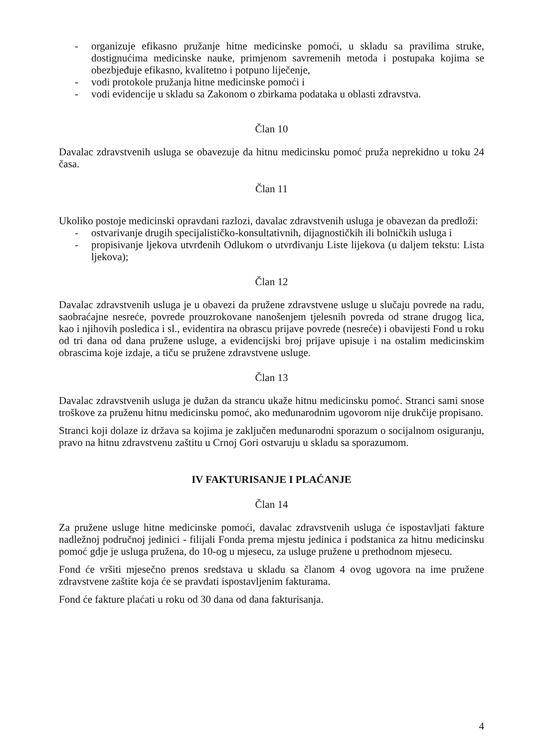- organizuje efikasno pružanje hitne medicinske pomoći, u skladu sa pravilima struke, dostignućima medicinske nauke, primjenom savremenih metoda i postupaka kojima se obezbjeđuje efikasno, kvalitetno i potpuno liječenje,
- vodi protokole pružanja hitne medicinske pomoći i
- vodi evidencije u skladu sa Zakonom o zbirkama podataka u oblasti zdravstva.
Član 10
Davalac zdravstvenih usluga se obavezuje da hitnu medicinsku pomoć pruža neprekidno u toku 24 časa.
Član 11
Ukoliko postoje medicinski opravdani razlozi, davalac zdravstvenih usluga je obavezan da predloži:
- ostvarivanje drugih specijalističko-konsultativnih, dijagnostičkih ili bolničkih usluga i
- propisivanje ljekova utvrđenih Odlukom o utvrđivanju Liste lijekova (u daljem tekstu: Lista ljekova);
Član 12
Davalac zdravstvenih usluga je u obavezi da pružene zdravstvene usluge u slučaju povrede na radu, saobraćajne nesreće, povrede prouzrokovane nanošenjem tjelesnih povreda od strane drugog lica, kao i njihovih posledica i sl., evidentira na obrascu prijave povrede (nesreće) i obavijesti Fond u roku od tri dana od dana pružene usluge, a evidencijski broj prijave upisuje i na ostalim medicinskim obrascima koje izdaje, a tiču se pružene zdravstvene usluge.
Član 13
Davalac zdravstvenih usluga je dužan da strancu ukaže hitnu medicinsku pomoć. Stranci sami snose troškove za pruženu hitnu medicinsku pomoć, ako međunarodnim ugovorom nije drukčije propisano.
Stranci koji dolaze iz država sa kojima je zaključen međunarodni sporazum o socijalnom osiguranju, pravo na hitnu zdravstvenu zaštitu u Crnoj Gori ostvaruju u skladu sa sporazumom.
IV FAKTURISANJE I PLAĆANJE
Član 14
Za pružene usluge hitne medicinske pomoći, davalac zdravstvenih usluga će ispostavljati fakture nadležnoj područnoj jedinici - filijali Fonda prema mjestu jedinica i podstanica za hitnu medicinsku pomoć gdje je usluga pružena, do 10-og u mjesecu, za usluge pružene u prethodnom mjesecu.
Fond će vršiti mjesečno prenos sredstava u skladu sa članom 4 ovog ugovora na ime pružene zdravstvene zaštite koja će se pravdati ispostavljenim fakturama.
Fond će fakture plaćati u roku od 30 dana od dana fakturisanja.
4